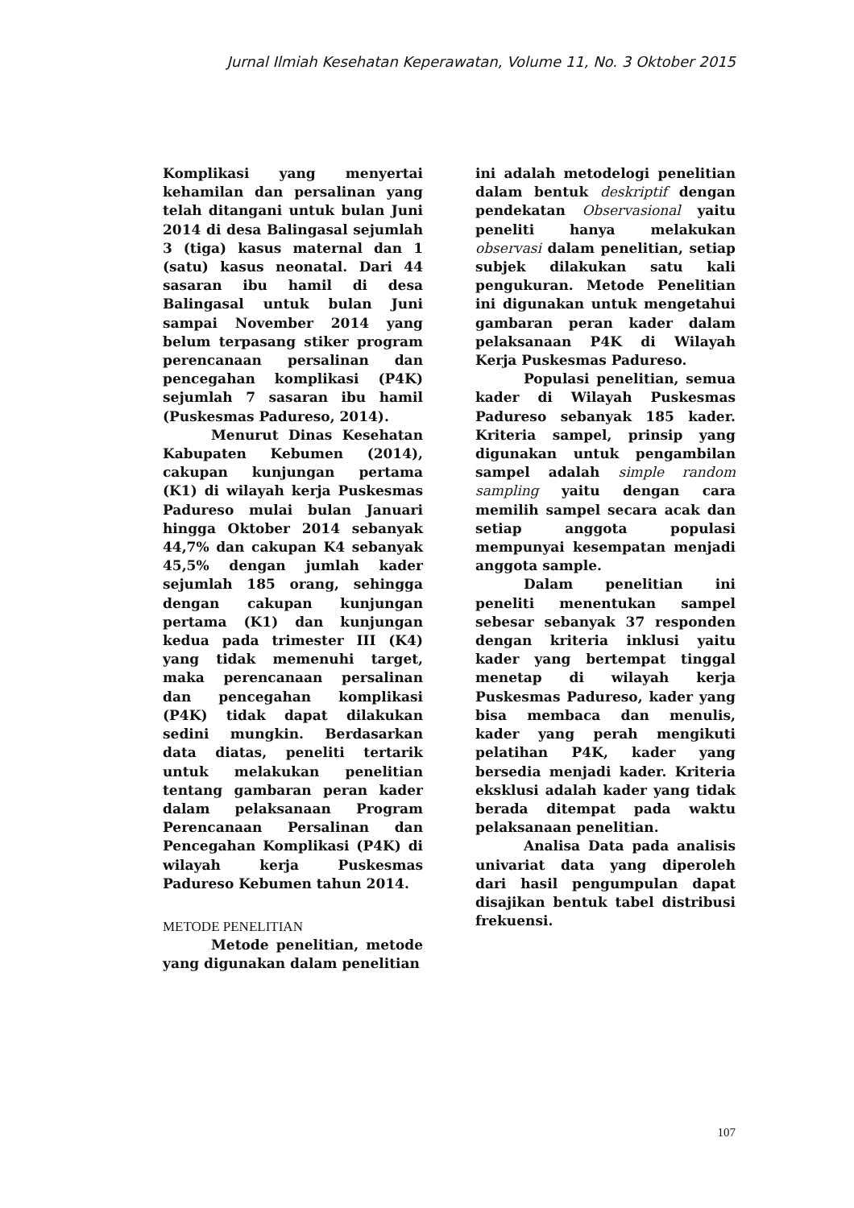Jurnal Ilmiah Kesehatan Keperawatan, Volume 11, No. 3 Oktober 2015
Komplikasi yang menyertai kehamilan dan persalinan yang telah ditangani untuk bulan Juni 2014 di desa Balingasal sejumlah 3 (tiga) kasus maternal dan 1 (satu) kasus neonatal. Dari 44 sasaran ibu hamil di desa Balingasal untuk bulan Juni sampai November 2014 yang belum terpasang stiker program perencanaan persalinan dan pencegahan komplikasi (P4K) sejumlah 7 sasaran ibu hamil (Puskesmas Padureso, 2014).
Menurut Dinas Kesehatan Kabupaten Kebumen (2014), cakupan kunjungan pertama (K1) di wilayah kerja Puskesmas Padureso mulai bulan Januari hingga Oktober 2014 sebanyak 44,7% dan cakupan K4 sebanyak 45,5% dengan jumlah kader sejumlah 185 orang, sehingga dengan cakupan kunjungan pertama (K1) dan kunjungan kedua pada trimester III (K4) yang tidak memenuhi target, maka perencanaan persalinan dan pencegahan komplikasi (P4K) tidak dapat dilakukan sedini mungkin. Berdasarkan data diatas, peneliti tertarik untuk melakukan penelitian tentang gambaran peran kader dalam pelaksanaan Program Perencanaan Persalinan dan Pencegahan Komplikasi (P4K) di wilayah kerja Puskesmas Padureso Kebumen tahun 2014.
METODE PENELITIAN
Metode penelitian, metode yang digunakan dalam penelitian
ini adalah metodelogi penelitian dalam bentuk deskriptif dengan pendekatan Observasional yaitu peneliti hanya melakukan observasi dalam penelitian, setiap subjek dilakukan satu kali pengukuran. Metode Penelitian ini digunakan untuk mengetahui gambaran peran kader dalam pelaksanaan P4K di Wilayah Kerja Puskesmas Padureso.
Populasi penelitian, semua kader di Wilayah Puskesmas Padureso sebanyak 185 kader. Kriteria sampel, prinsip yang digunakan untuk pengambilan sampel adalah simple random sampling yaitu dengan cara memilih sampel secara acak dan setiap anggota populasi mempunyai kesempatan menjadi anggota sample.
Dalam penelitian ini peneliti menentukan sampel sebesar sebanyak 37 responden dengan kriteria inklusi yaitu kader yang bertempat tinggal menetap di wilayah kerja Puskesmas Padureso, kader yang bisa membaca dan menulis, kader yang perah mengikuti pelatihan P4K, kader yang bersedia menjadi kader. Kriteria eksklusi adalah kader yang tidak berada ditempat pada waktu pelaksanaan penelitian.
Analisa Data pada analisis univariat data yang diperoleh dari hasil pengumpulan dapat disajikan bentuk tabel distribusi frekuensi.
107